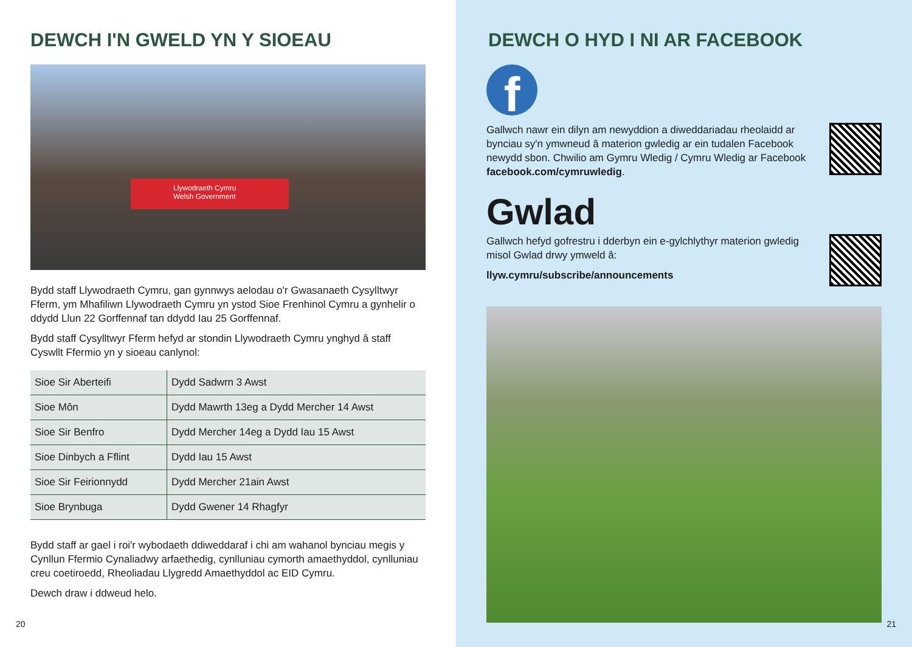DEWCH I'N GWELD YN Y SIOEAU
Llywodraeth Cymru
Welsh Government
Bydd staff Llywodraeth Cymru, gan gynnwys aelodau o'r Gwasanaeth Cysylltwyr Fferm, ym Mhafiliwn Llywodraeth Cymru yn ystod Sioe Frenhinol Cymru a gynhelir o ddydd Llun 22 Gorffennaf tan ddydd Iau 25 Gorffennaf.
Bydd staff Cysylltwyr Fferm hefyd ar stondin Llywodraeth Cymru ynghyd â staff Cyswllt Ffermio yn y sioeau canlynol:
| Sioe Sir Aberteifi | Dydd Sadwrn 3 Awst |
| Sioe Môn | Dydd Mawrth 13eg a Dydd Mercher 14 Awst |
| Sioe Sir Benfro | Dydd Mercher 14eg a Dydd Iau 15 Awst |
| Sioe Dinbych a Fflint | Dydd Iau 15 Awst |
| Sioe Sir Feirionnydd | Dydd Mercher 21ain Awst |
| Sioe Brynbuga | Dydd Gwener 14 Rhagfyr |
Bydd staff ar gael i roi'r wybodaeth ddiweddaraf i chi am wahanol bynciau megis y Cynllun Ffermio Cynaliadwy arfaethedig, cynlluniau cymorth amaethyddol, cynlluniau creu coetiroedd, Rheoliadau Llygredd Amaethyddol ac EID Cymru.
Dewch draw i ddweud helo.
20
DEWCH O HYD I NI AR FACEBOOK
f
Gallwch nawr ein dilyn am newyddion a diweddariadau rheolaidd ar bynciau sy'n ymwneud â materion gwledig ar ein tudalen Facebook newydd sbon. Chwilio am Gymru Wledig / Cymru Wledig ar Facebook facebook.com/cymruwledig.
Gwlad
Gallwch hefyd gofrestru i dderbyn ein e-gylchlythyr materion gwledig misol Gwlad drwy ymweld â:
llyw.cymru/subscribe/announcements
21